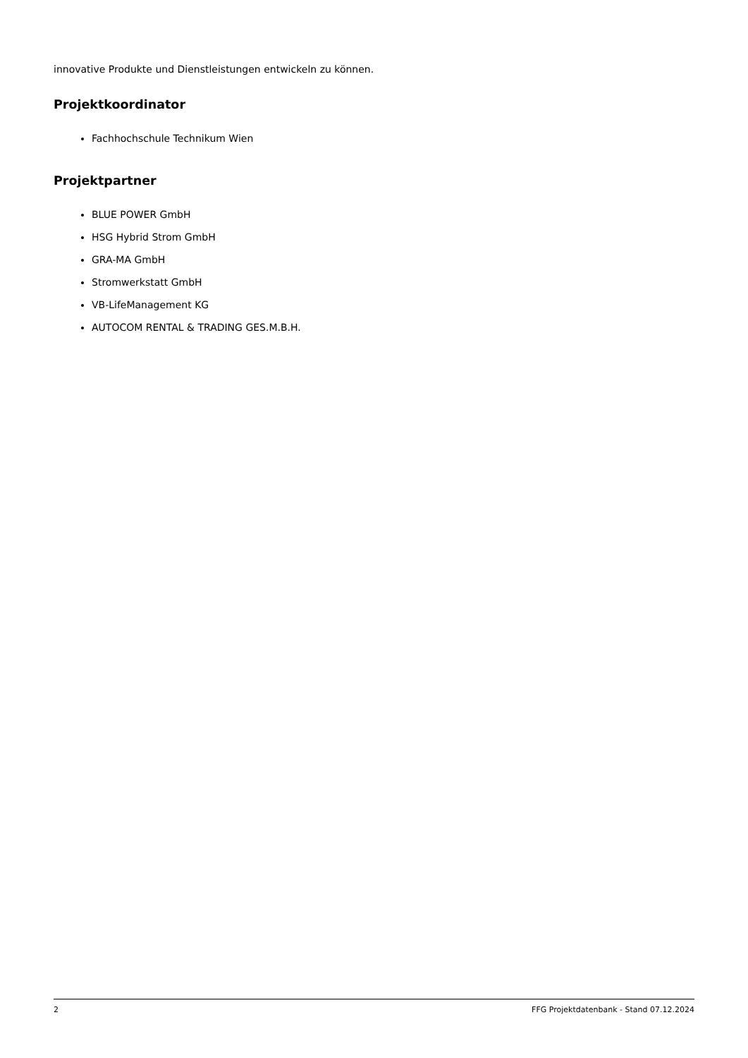innovative Produkte und Dienstleistungen entwickeln zu können.
Projektkoordinator
Fachhochschule Technikum Wien
Projektpartner
BLUE POWER GmbH
HSG Hybrid Strom GmbH
GRA-MA GmbH
Stromwerkstatt GmbH
VB-LifeManagement KG
AUTOCOM RENTAL & TRADING GES.M.B.H.
2 FFG Projektdatenbank - Stand 07.12.2024